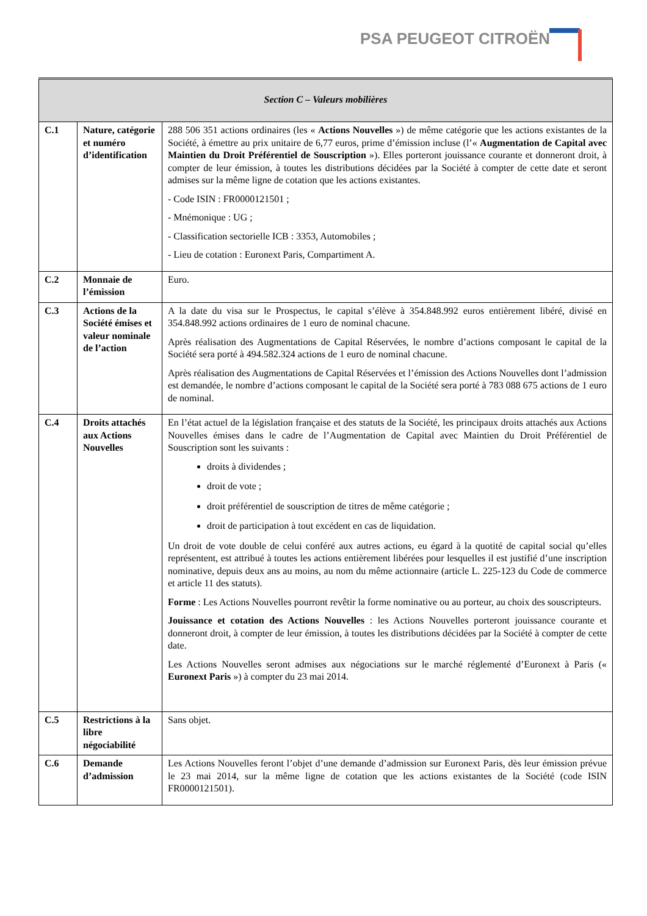PSA PEUGEOT CITROËN
| Section C – Valeurs mobilières | | |
| --- | --- | --- |
| C.1 | Nature, catégorie et numéro d’identification | 288 506 351 actions ordinaires (les « Actions Nouvelles ») de même catégorie que les actions existantes de la Société, à émettre au prix unitaire de 6,77 euros, prime d’émission incluse (l’« Augmentation de Capital avec Maintien du Droit Préférentiel de Souscription »). Elles porteront jouissance courante et donneront droit, à compter de leur émission, à toutes les distributions décidées par la Société à compter de cette date et seront admises sur la même ligne de cotation que les actions existantes. - Code ISIN : FR0000121501 ; - Mnémonique : UG ; - Classification sectorielle ICB : 3353, Automobiles ; - Lieu de cotation : Euronext Paris, Compartiment A. |
| C.2 | Monnaie de l’émission | Euro. |
| C.3 | Actions de la Société émises et valeur nominale de l’action | A la date du visa sur le Prospectus, le capital s’élève à 354.848.992 euros entièrement libéré, divisé en 354.848.992 actions ordinaires de 1 euro de nominal chacune. Après réalisation des Augmentations de Capital Réservées, le nombre d’actions composant le capital de la Société sera porté à 494.582.324 actions de 1 euro de nominal chacune. Après réalisation des Augmentations de Capital Réservées et l’émission des Actions Nouvelles dont l’admission est demandée, le nombre d’actions composant le capital de la Société sera porté à 783 088 675 actions de 1 euro de nominal. |
| C.4 | Droits attachés aux Actions Nouvelles | En l’état actuel de la législation française et des statuts de la Société, les principaux droits attachés aux Actions Nouvelles émises dans le cadre de l’Augmentation de Capital avec Maintien du Droit Préférentiel de Souscription sont les suivants : droits à dividendes ; droit de vote ; droit préférentiel de souscription de titres de même catégorie ; droit de participation à tout excédent en cas de liquidation. Un droit de vote double de celui conféré aux autres actions, eu égard à la quotité de capital social qu’elles représentent, est attribué à toutes les actions entièrement libérées pour lesquelles il est justifié d’une inscription nominative, depuis deux ans au moins, au nom du même actionnaire (article L. 225-123 du Code de commerce et article 11 des statuts). Forme : Les Actions Nouvelles pourront revêtir la forme nominative ou au porteur, au choix des souscripteurs. Jouissance et cotation des Actions Nouvelles : les Actions Nouvelles porteront jouissance courante et donneront droit, à compter de leur émission, à toutes les distributions décidées par la Société à compter de cette date. Les Actions Nouvelles seront admises aux négociations sur le marché réglementé d’Euronext à Paris (« Euronext Paris ») à compter du 23 mai 2014. |
| C.5 | Restrictions à la libre négociabilité | Sans objet. |
| C.6 | Demande d’admission | Les Actions Nouvelles feront l’objet d’une demande d’admission sur Euronext Paris, dès leur émission prévue le 23 mai 2014, sur la même ligne de cotation que les actions existantes de la Société (code ISIN FR0000121501). |